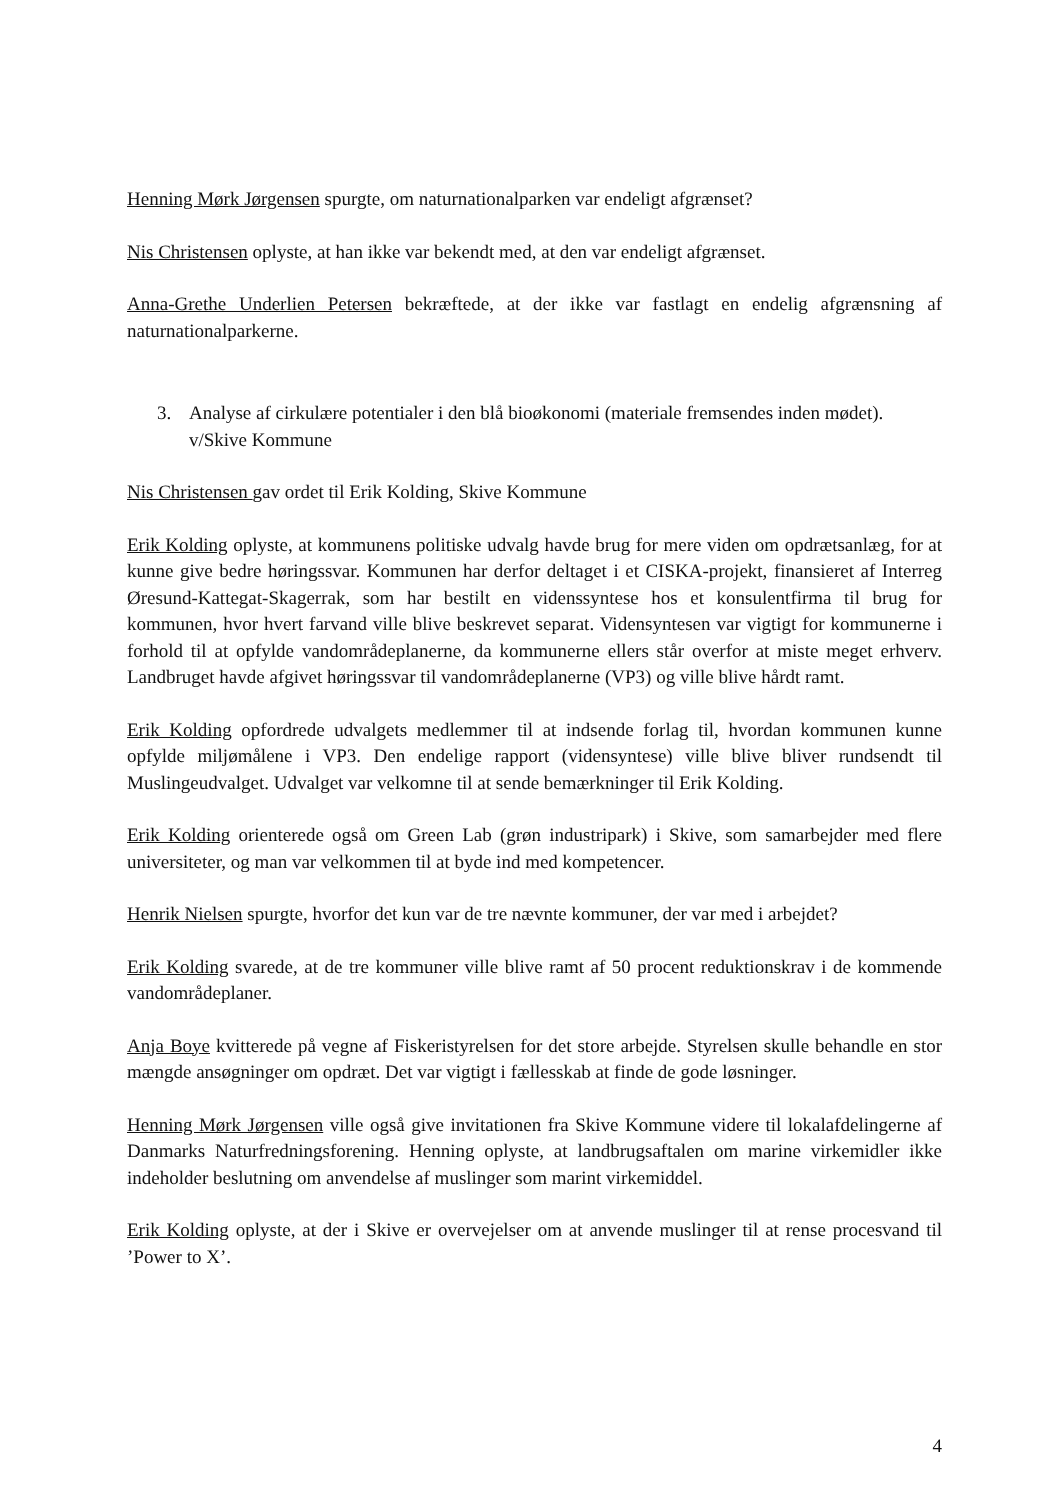Henning Mørk Jørgensen spurgte, om naturnationalparken var endeligt afgrænset?
Nis Christensen oplyste, at han ikke var bekendt med, at den var endeligt afgrænset.
Anna-Grethe Underlien Petersen bekræftede, at der ikke var fastlagt en endelig afgrænsning af naturnationalparkerne.
3. Analyse af cirkulære potentialer i den blå bioøkonomi (materiale fremsendes inden mødet). v/Skive Kommune
Nis Christensen gav ordet til Erik Kolding, Skive Kommune
Erik Kolding oplyste, at kommunens politiske udvalg havde brug for mere viden om opdrætsanlæg, for at kunne give bedre høringssvar. Kommunen har derfor deltaget i et CISKA-projekt, finansieret af Interreg Øresund-Kattegat-Skagerrak, som har bestilt en videnssyntese hos et konsulentfirma til brug for kommunen, hvor hvert farvand ville blive beskrevet separat. Vidensyntesen var vigtigt for kommunerne i forhold til at opfylde vandområdeplanerne, da kommunerne ellers står overfor at miste meget erhverv. Landbruget havde afgivet høringssvar til vandområdeplanerne (VP3) og ville blive hårdt ramt.
Erik Kolding opfordrede udvalgets medlemmer til at indsende forlag til, hvordan kommunen kunne opfylde miljømålene i VP3. Den endelige rapport (vidensyntese) ville blive bliver rundsendt til Muslingeudvalget. Udvalget var velkomne til at sende bemærkninger til Erik Kolding.
Erik Kolding orienterede også om Green Lab (grøn industripark) i Skive, som samarbejder med flere universiteter, og man var velkommen til at byde ind med kompetencer.
Henrik Nielsen spurgte, hvorfor det kun var de tre nævnte kommuner, der var med i arbejdet?
Erik Kolding svarede, at de tre kommuner ville blive ramt af 50 procent reduktionskrav i de kommende vandområdeplaner.
Anja Boye kvitterede på vegne af Fiskeristyrelsen for det store arbejde. Styrelsen skulle behandle en stor mængde ansøgninger om opdræt. Det var vigtigt i fællesskab at finde de gode løsninger.
Henning Mørk Jørgensen ville også give invitationen fra Skive Kommune videre til lokalafdelingerne af Danmarks Naturfredningsforening. Henning oplyste, at landbrugsaftalen om marine virkemidler ikke indeholder beslutning om anvendelse af muslinger som marint virkemiddel.
Erik Kolding oplyste, at der i Skive er overvejelser om at anvende muslinger til at rense procesvand til ’Power to X’.
4